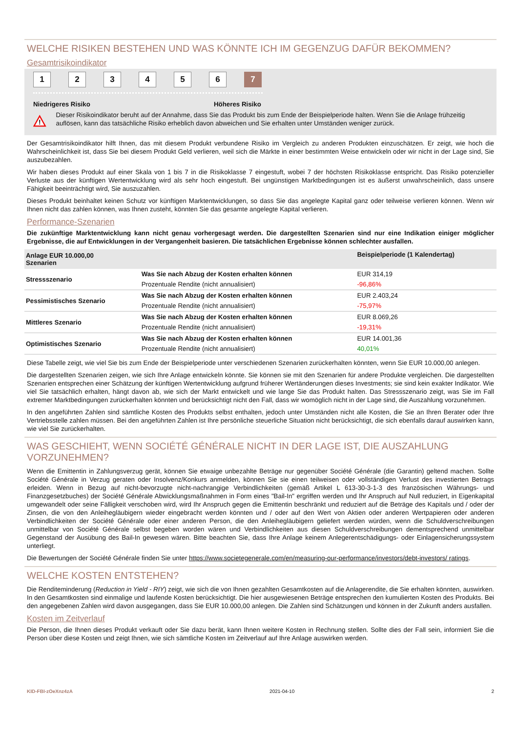WELCHE RISIKEN BESTEHEN UND WAS KÖNNTE ICH IM GEGENZUG DAFÜR BEKOMMEN?
Gesamtrisikoindikator
1 2 3 4 5 6 7
Niedrigeres Risiko Höheres Risiko
!
Dieser Risikoindikator beruht auf der Annahme, dass Sie das Produkt bis zum Ende der Beispielperiode halten. Wenn Sie die Anlage frühzeitig auflösen, kann das tatsächliche Risiko erheblich davon abweichen und Sie erhalten unter Umständen weniger zurück.
Der Gesamtrisikoindikator hilft Ihnen, das mit diesem Produkt verbundene Risiko im Vergleich zu anderen Produkten einzuschätzen. Er zeigt, wie hoch die Wahrscheinlichkeit ist, dass Sie bei diesem Produkt Geld verlieren, weil sich die Märkte in einer bestimmten Weise entwickeln oder wir nicht in der Lage sind, Sie auszubezahlen.
Wir haben dieses Produkt auf einer Skala von 1 bis 7 in die Risikoklasse 7 eingestuft, wobei 7 der höchsten Risikoklasse entspricht. Das Risiko potenzieller Verluste aus der künftigen Wertentwicklung wird als sehr hoch eingestuft. Bei ungünstigen Marktbedingungen ist es äußerst unwahrscheinlich, dass unsere Fähigkeit beeinträchtigt wird, Sie auszuzahlen.
Dieses Produkt beinhaltet keinen Schutz vor künftigen Marktentwicklungen, so dass Sie das angelegte Kapital ganz oder teilweise verlieren können. Wenn wir Ihnen nicht das zahlen können, was Ihnen zusteht, könnten Sie das gesamte angelegte Kapital verlieren.
Performance-Szenarien
Die zukünftige Marktentwicklung kann nicht genau vorhergesagt werden. Die dargestellten Szenarien sind nur eine Indikation einiger möglicher Ergebnisse, die auf Entwicklungen in der Vergangenheit basieren. Die tatsächlichen Ergebnisse können schlechter ausfallen.
| Anlage EUR 10.000,00 Szenarien | | Beispielperiode (1 Kalendertag) |
| --- | --- | --- |
| Stressszenario | Was Sie nach Abzug der Kosten erhalten können | EUR 314,19 |
| | Prozentuale Rendite (nicht annualisiert) | -96,86% |
| Pessimistisches Szenario | Was Sie nach Abzug der Kosten erhalten können | EUR 2.403,24 |
| | Prozentuale Rendite (nicht annualisiert) | -75,97% |
| Mittleres Szenario | Was Sie nach Abzug der Kosten erhalten können | EUR 8.069,26 |
| | Prozentuale Rendite (nicht annualisiert) | -19,31% |
| Optimistisches Szenario | Was Sie nach Abzug der Kosten erhalten können | EUR 14.001,36 |
| | Prozentuale Rendite (nicht annualisiert) | 40,01% |
Diese Tabelle zeigt, wie viel Sie bis zum Ende der Beispielperiode unter verschiedenen Szenarien zurückerhalten könnten, wenn Sie EUR 10.000,00 anlegen.
Die dargestellten Szenarien zeigen, wie sich Ihre Anlage entwickeln könnte. Sie können sie mit den Szenarien für andere Produkte vergleichen. Die dargestellten Szenarien entsprechen einer Schätzung der künftigen Wertentwicklung aufgrund früherer Wertänderungen dieses Investments; sie sind kein exakter Indikator. Wie viel Sie tatsächlich erhalten, hängt davon ab, wie sich der Markt entwickelt und wie lange Sie das Produkt halten. Das Stressszenario zeigt, was Sie im Fall extremer Marktbedingungen zurückerhalten könnten und berücksichtigt nicht den Fall, dass wir womöglich nicht in der Lage sind, die Auszahlung vorzunehmen.
In den angeführten Zahlen sind sämtliche Kosten des Produkts selbst enthalten, jedoch unter Umständen nicht alle Kosten, die Sie an Ihren Berater oder Ihre Vertriebsstelle zahlen müssen. Bei den angeführten Zahlen ist Ihre persönliche steuerliche Situation nicht berücksichtigt, die sich ebenfalls darauf auswirken kann, wie viel Sie zurückerhalten.
WAS GESCHIEHT, WENN SOCIÉTÉ GÉNÉRALE NICHT IN DER LAGE IST, DIE AUSZAHLUNG VORZUNEHMEN?
Wenn die Emittentin in Zahlungsverzug gerät, können Sie etwaige unbezahlte Beträge nur gegenüber Société Générale (die Garantin) geltend machen. Sollte Société Générale in Verzug geraten oder Insolvenz/Konkurs anmelden, können Sie sie einen teilweisen oder vollständigen Verlust des investierten Betrags erleiden. Wenn in Bezug auf nicht-bevorzugte nicht-nachrangige Verbindlichkeiten (gemäß Artikel L 613-30-3-1-3 des französischen Währungs- und Finanzgesetzbuches) der Société Générale Abwicklungsmaßnahmen in Form eines "Bail-In" ergriffen werden und Ihr Anspruch auf Null reduziert, in Eigenkapital umgewandelt oder seine Fälligkeit verschoben wird, wird Ihr Anspruch gegen die Emittentin beschränkt und reduziert auf die Beträge des Kapitals und / oder der Zinsen, die von den Anleihegläubigern wieder eingebracht werden könnten und / oder auf den Wert von Aktien oder anderen Wertpapieren oder anderen Verbindlichkeiten der Société Générale oder einer anderen Person, die den Anleihegläubigern geliefert werden würden, wenn die Schuldverschreibungen unmittelbar von Société Générale selbst begeben worden wären und Verbindlichkeiten aus diesen Schuldverschreibungen dementsprechend unmittelbar Gegenstand der Ausübung des Bail-In gewesen wären. Bitte beachten Sie, dass Ihre Anlage keinem Anlegerentschädigungs- oder Einlagensicherungssystem unterliegt.
Die Bewertungen der Société Générale finden Sie unter https://www.societegenerale.com/en/measuring-our-performance/investors/debt-investors/ ratings.
WELCHE KOSTEN ENTSTEHEN?
Die Renditeminderung (Reduction in Yield - RIY) zeigt, wie sich die von Ihnen gezahlten Gesamtkosten auf die Anlagerendite, die Sie erhalten könnten, auswirken. In den Gesamtkosten sind einmalige und laufende Kosten berücksichtigt. Die hier ausgewiesenen Beträge entsprechen den kumulierten Kosten des Produkts. Bei den angegebenen Zahlen wird davon ausgegangen, dass Sie EUR 10.000,00 anlegen. Die Zahlen sind Schätzungen und können in der Zukunft anders ausfallen.
Kosten im Zeitverlauf
Die Person, die Ihnen dieses Produkt verkauft oder Sie dazu berät, kann Ihnen weitere Kosten in Rechnung stellen. Sollte dies der Fall sein, informiert Sie die Person über diese Kosten und zeigt Ihnen, wie sich sämtliche Kosten im Zeitverlauf auf Ihre Anlage auswirken werden.
KID-FBI-zOeXnz4zA 2021-04-10 2